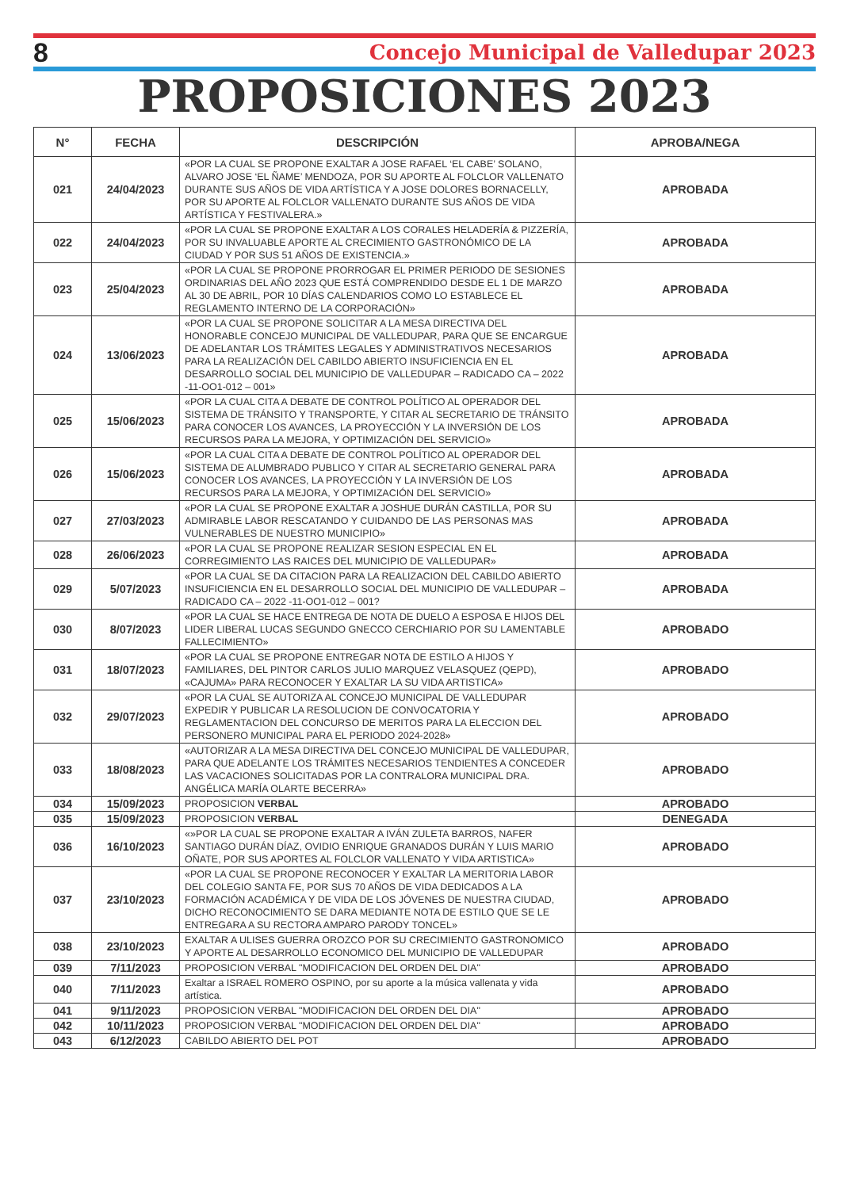8 Concejo Municipal de Valledupar 2023
PROPOSICIONES 2023
| N° | FECHA | DESCRIPCIÓN | APROBA/NEGA |
| --- | --- | --- | --- |
| 021 | 24/04/2023 | «POR LA CUAL SE PROPONE EXALTAR A JOSE RAFAEL ‘EL CABE’ SOLANO, ALVARO JOSE ‘EL ÑAME’ MENDOZA, POR SU APORTE AL FOLCLOR VALLENATO DURANTE SUS AÑOS DE VIDA ARTÍSTICA Y A JOSE DOLORES BORNACELLY, POR SU APORTE AL FOLCLOR VALLENATO DURANTE SUS AÑOS DE VIDA ARTÍSTICA Y FESTIVALERA.» | APROBADA |
| 022 | 24/04/2023 | «POR LA CUAL SE PROPONE EXALTAR A LOS CORALES HELADERÍA & PIZZERÍA, POR SU INVALUABLE APORTE AL CRECIMIENTO GASTRONÓMICO DE LA CIUDAD Y POR SUS 51 AÑOS DE EXISTENCIA.» | APROBADA |
| 023 | 25/04/2023 | «POR LA CUAL SE PROPONE PRORROGAR EL PRIMER PERIODO DE SESIONES ORDINARIAS DEL AÑO 2023 QUE ESTÁ COMPRENDIDO DESDE EL 1 DE MARZO AL 30 DE ABRIL, POR 10 DÍAS CALENDARIOS COMO LO ESTABLECE EL REGLAMENTO INTERNO DE LA CORPORACIÓN» | APROBADA |
| 024 | 13/06/2023 | «POR LA CUAL SE PROPONE SOLICITAR A LA MESA DIRECTIVA DEL HONORABLE CONCEJO MUNICIPAL DE VALLEDUPAR, PARA QUE SE ENCARGUE DE ADELANTAR LOS TRÁMITES LEGALES Y ADMINISTRATIVOS NECESARIOS PARA LA REALIZACIÓN DEL CABILDO ABIERTO INSUFICIENCIA EN EL DESARROLLO SOCIAL DEL MUNICIPIO DE VALLEDUPAR – RADICADO CA – 2022 -11-OO1-012 – 001» | APROBADA |
| 025 | 15/06/2023 | «POR LA CUAL CITA A DEBATE DE CONTROL POLÍTICO AL OPERADOR DEL SISTEMA DE TRÁNSITO Y TRANSPORTE, Y CITAR AL SECRETARIO DE TRÁNSITO PARA CONOCER LOS AVANCES, LA PROYECCIÓN Y LA INVERSIÓN DE LOS RECURSOS PARA LA MEJORA, Y OPTIMIZACIÓN DEL SERVICIO» | APROBADA |
| 026 | 15/06/2023 | «POR LA CUAL CITA A DEBATE DE CONTROL POLÍTICO AL OPERADOR DEL SISTEMA DE ALUMBRADO PUBLICO Y CITAR AL SECRETARIO GENERAL PARA CONOCER LOS AVANCES, LA PROYECCIÓN Y LA INVERSIÓN DE LOS RECURSOS PARA LA MEJORA, Y OPTIMIZACIÓN DEL SERVICIO» | APROBADA |
| 027 | 27/03/2023 | «POR LA CUAL SE PROPONE EXALTAR A JOSHUE DURÁN CASTILLA, POR SU ADMIRABLE LABOR RESCATANDO Y CUIDANDO DE LAS PERSONAS MAS VULNERABLES DE NUESTRO MUNICIPIO» | APROBADA |
| 028 | 26/06/2023 | «POR LA CUAL SE PROPONE REALIZAR SESION ESPECIAL EN EL CORREGIMIENTO LAS RAICES DEL MUNICIPIO DE VALLEDUPAR» | APROBADA |
| 029 | 5/07/2023 | «POR LA CUAL SE DA CITACION PARA LA REALIZACION DEL CABILDO ABIERTO INSUFICIENCIA EN EL DESARROLLO SOCIAL DEL MUNICIPIO DE VALLEDUPAR – RADICADO CA – 2022 -11-OO1-012 – 001? | APROBADA |
| 030 | 8/07/2023 | «POR LA CUAL SE HACE ENTREGA DE NOTA DE DUELO A ESPOSA E HIJOS DEL LIDER LIBERAL LUCAS SEGUNDO GNECCO CERCHIARIO POR SU LAMENTABLE FALLECIMIENTO» | APROBADO |
| 031 | 18/07/2023 | «POR LA CUAL SE PROPONE ENTREGAR NOTA DE ESTILO A HIJOS Y FAMILIARES, DEL PINTOR CARLOS JULIO MARQUEZ VELASQUEZ (QEPD), «CAJUMA» PARA RECONOCER Y EXALTAR LA SU VIDA ARTISTICA» | APROBADO |
| 032 | 29/07/2023 | «POR LA CUAL SE AUTORIZA AL CONCEJO MUNICIPAL DE VALLEDUPAR EXPEDIR Y PUBLICAR LA RESOLUCION DE CONVOCATORIA Y REGLAMENTACION DEL CONCURSO DE MERITOS PARA LA ELECCION DEL PERSONERO MUNICIPAL PARA EL PERIODO 2024-2028» | APROBADO |
| 033 | 18/08/2023 | «AUTORIZAR A LA MESA DIRECTIVA DEL CONCEJO MUNICIPAL DE VALLEDUPAR, PARA QUE ADELANTE LOS TRÁMITES NECESARIOS TENDIENTES A CONCEDER LAS VACACIONES SOLICITADAS POR LA CONTRALORA MUNICIPAL DRA. ANGÉLICA MARÍA OLARTE BECERRA» | APROBADO |
| 034 | 15/09/2023 | PROPOSICION VERBAL | APROBADO |
| 035 | 15/09/2023 | PROPOSICION VERBAL | DENEGADA |
| 036 | 16/10/2023 | «»POR LA CUAL SE PROPONE EXALTAR A IVÁN ZULETA BARROS, NAFER SANTIAGO DURÁN DÍAZ, OVIDIO ENRIQUE GRANADOS DURÁN Y LUIS MARIO OÑATE, POR SUS APORTES AL FOLCLOR VALLENATO Y VIDA ARTISTICA» | APROBADO |
| 037 | 23/10/2023 | «POR LA CUAL SE PROPONE RECONOCER Y EXALTAR LA MERITORIA LABOR DEL COLEGIO SANTA FE, POR SUS 70 AÑOS DE VIDA DEDICADOS A LA FORMACIÓN ACADÉMICA Y DE VIDA DE LOS JÓVENES DE NUESTRA CIUDAD, DICHO RECONOCIMIENTO SE DARA MEDIANTE NOTA DE ESTILO QUE SE LE ENTREGARA A SU RECTORA AMPARO PARODY TONCEL» | APROBADO |
| 038 | 23/10/2023 | EXALTAR A ULISES GUERRA OROZCO POR SU CRECIMIENTO GASTRONOMICO Y APORTE AL DESARROLLO ECONOMICO DEL MUNICIPIO DE VALLEDUPAR | APROBADO |
| 039 | 7/11/2023 | PROPOSICION VERBAL "MODIFICACION DEL ORDEN DEL DIA" | APROBADO |
| 040 | 7/11/2023 | Exaltar a ISRAEL ROMERO OSPINO, por su aporte a la música vallenata y vida artística. | APROBADO |
| 041 | 9/11/2023 | PROPOSICION VERBAL "MODIFICACION DEL ORDEN DEL DIA" | APROBADO |
| 042 | 10/11/2023 | PROPOSICION VERBAL "MODIFICACION DEL ORDEN DEL DIA" | APROBADO |
| 043 | 6/12/2023 | CABILDO ABIERTO DEL POT | APROBADO |